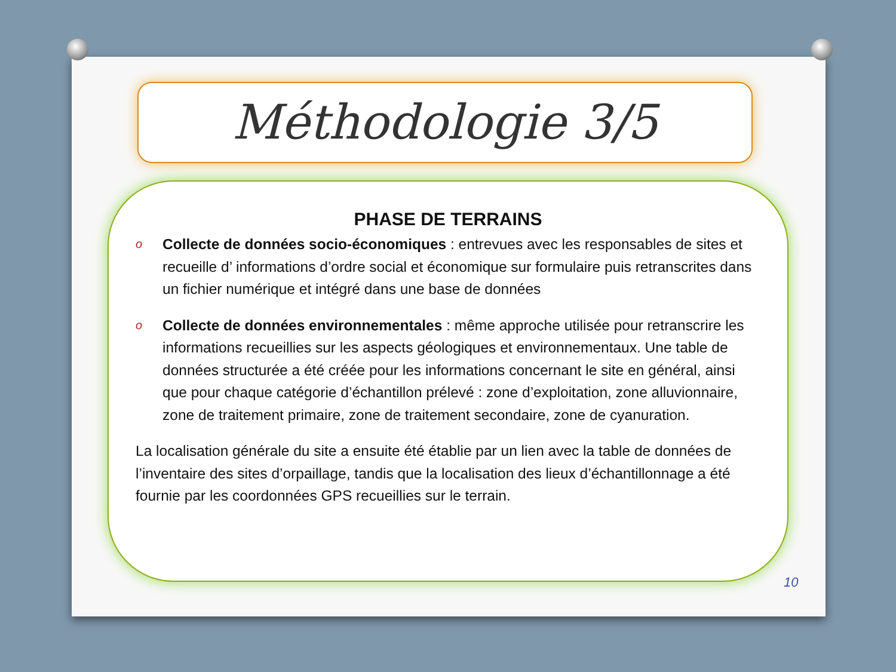Méthodologie 3/5
PHASE DE TERRAINS
o Collecte de données socio-économiques : entrevues avec les responsables de sites et recueille d’ informations d’ordre social et économique sur formulaire puis retranscrites dans un fichier numérique et intégré dans une base de données
o Collecte de données environnementales : même approche utilisée pour retranscrire les informations recueillies sur les aspects géologiques et environnementaux. Une table de données structurée a été créée pour les informations concernant le site en général, ainsi que pour chaque catégorie d’échantillon prélevé : zone d’exploitation, zone alluvionnaire, zone de traitement primaire, zone de traitement secondaire, zone de cyanuration.
La localisation générale du site a ensuite été établie par un lien avec la table de données de l’inventaire des sites d’orpaillage, tandis que la localisation des lieux d’échantillonnage a été fournie par les coordonnées GPS recueillies sur le terrain.
10